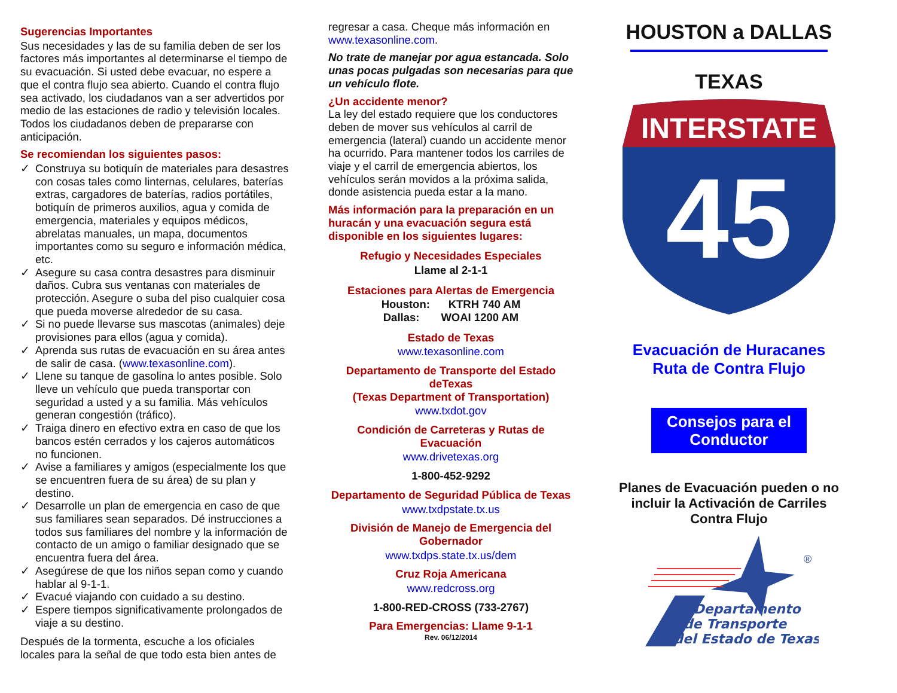Sugerencias Importantes
Sus necesidades y las de su familia deben de ser los factores más importantes al determinarse el tiempo de su evacuación. Si usted debe evacuar, no espere a que el contra flujo sea abierto. Cuando el contra flujo sea activado, los ciudadanos van a ser advertidos por medio de las estaciones de radio y televisión locales. Todos los ciudadanos deben de prepararse con anticipación.
Se recomiendan los siguientes pasos:
✓ Construya su botiquín de materiales para desastres con cosas tales como linternas, celulares, baterías extras, cargadores de baterías, radios portátiles, botiquín de primeros auxilios, agua y comida de emergencia, materiales y equipos médicos, abrelatas manuales, un mapa, documentos importantes como su seguro e información médica, etc.
✓ Asegure su casa contra desastres para disminuir daños. Cubra sus ventanas con materiales de protección. Asegure o suba del piso cualquier cosa que pueda moverse alrededor de su casa.
✓ Si no puede llevarse sus mascotas (animales) deje provisiones para ellos (agua y comida).
✓ Aprenda sus rutas de evacuación en su área antes de salir de casa. (www.texasonline.com).
✓ Llene su tanque de gasolina lo antes posible. Solo lleve un vehículo que pueda transportar con seguridad a usted y a su familia. Más vehículos generan congestión (tráfico).
✓ Traiga dinero en efectivo extra en caso de que los bancos estén cerrados y los cajeros automáticos no funcionen.
✓ Avise a familiares y amigos (especialmente los que se encuentren fuera de su área) de su plan y destino.
✓ Desarrolle un plan de emergencia en caso de que sus familiares sean separados. Dé instrucciones a todos sus familiares del nombre y la información de contacto de un amigo o familiar designado que se encuentra fuera del área.
✓ Asegúrese de que los niños sepan como y cuando hablar al 9-1-1.
✓ Evacué viajando con cuidado a su destino.
✓ Espere tiempos significativamente prolongados de viaje a su destino.
Después de la tormenta, escuche a los oficiales locales para la señal de que todo esta bien antes de
regresar a casa. Cheque más información en www.texasonline.com.
No trate de manejar por agua estancada. Solo unas pocas pulgadas son necesarias para que un vehículo flote.
¿Un accidente menor?
La ley del estado requiere que los conductores deben de mover sus vehículos al carril de emergencia (lateral) cuando un accidente menor ha ocurrido. Para mantener todos los carriles de viaje y el carril de emergencia abiertos, los vehículos serán movidos a la próxima salida, donde asistencia pueda estar a la mano.
Más información para la preparación en un huracán y una evacuación segura está disponible en los siguientes lugares:
Refugio y Necesidades Especiales
Llame al 2-1-1
Estaciones para Alertas de Emergencia
Houston: KTRH 740 AM
Dallas: WOAI 1200 AM
Estado de Texas
www.texasonline.com
Departamento de Transporte del Estado deTexas
(Texas Department of Transportation)
www.txdot.gov
Condición de Carreteras y Rutas de Evacuación
www.drivetexas.org
1-800-452-9292
Departamento de Seguridad Pública de Texas
www.txdpstate.tx.us
División de Manejo de Emergencia del Gobernador
www.txdps.state.tx.us/dem
Cruz Roja Americana
www.redcross.org
1-800-RED-CROSS (733-2767)
Para Emergencias: Llame 9-1-1
Rev. 06/12/2014
HOUSTON a DALLAS
TEXAS
INTERSTATE
45
Evacuación de Huracanes
Ruta de Contra Flujo
Consejos para el Conductor
Planes de Evacuación pueden o no incluir la Activación de Carriles Contra Flujo
®
Departamento
de Transporte
del Estado de Texas